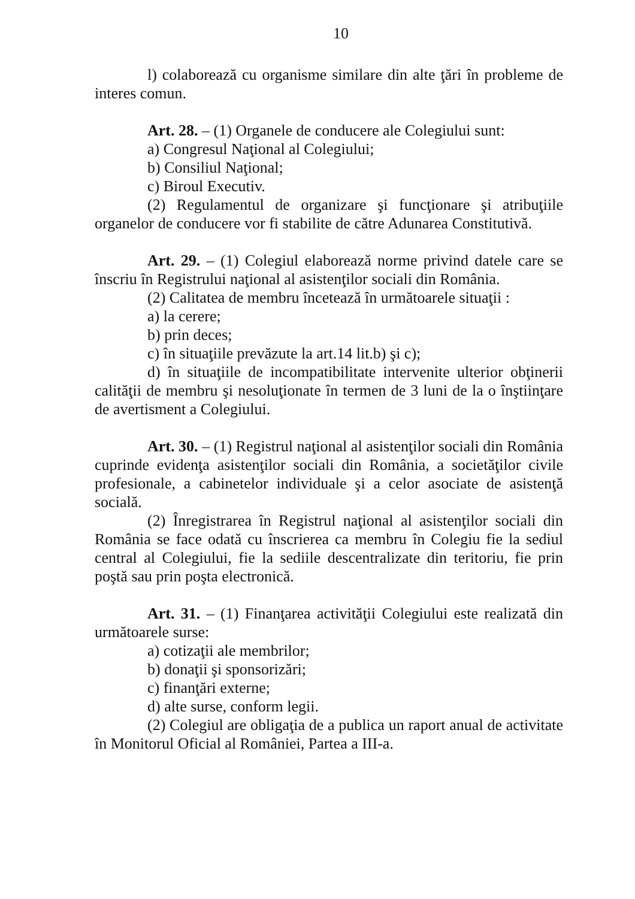10
l) colaborează cu organisme similare din alte ţări în probleme de interes comun.
Art. 28. – (1) Organele de conducere ale Colegiului sunt:
a) Congresul Naţional al Colegiului;
b) Consiliul Naţional;
c) Biroul Executiv.
(2) Regulamentul de organizare şi funcţionare şi atribuţiile organelor de conducere vor fi stabilite de către Adunarea Constitutivă.
Art. 29. – (1) Colegiul elaborează norme privind datele care se înscriu în Registrului naţional al asistenţilor sociali din România.
(2) Calitatea de membru încetează în următoarele situaţii :
a) la cerere;
b) prin deces;
c) în situaţiile prevăzute la art.14 lit.b) şi c);
d) în situaţiile de incompatibilitate intervenite ulterior obţinerii calităţii de membru şi nesoluţionate în termen de 3 luni de la o înştiinţare de avertisment a Colegiului.
Art. 30. – (1) Registrul naţional al asistenţilor sociali din România cuprinde evidenţa asistenţilor sociali din România, a societăţilor civile profesionale, a cabinetelor individuale şi a celor asociate de asistenţă socială.
(2) Înregistrarea în Registrul naţional al asistenţilor sociali din România se face odată cu înscrierea ca membru în Colegiu fie la sediul central al Colegiului, fie la sediile descentralizate din teritoriu, fie prin poştă sau prin poşta electronică.
Art. 31. – (1) Finanţarea activităţii Colegiului este realizată din următoarele surse:
a) cotizaţii ale membrilor;
b) donaţii şi sponsorizări;
c) finanţări externe;
d) alte surse, conform legii.
(2) Colegiul are obligaţia de a publica un raport anual de activitate în Monitorul Oficial al României, Partea a III-a.